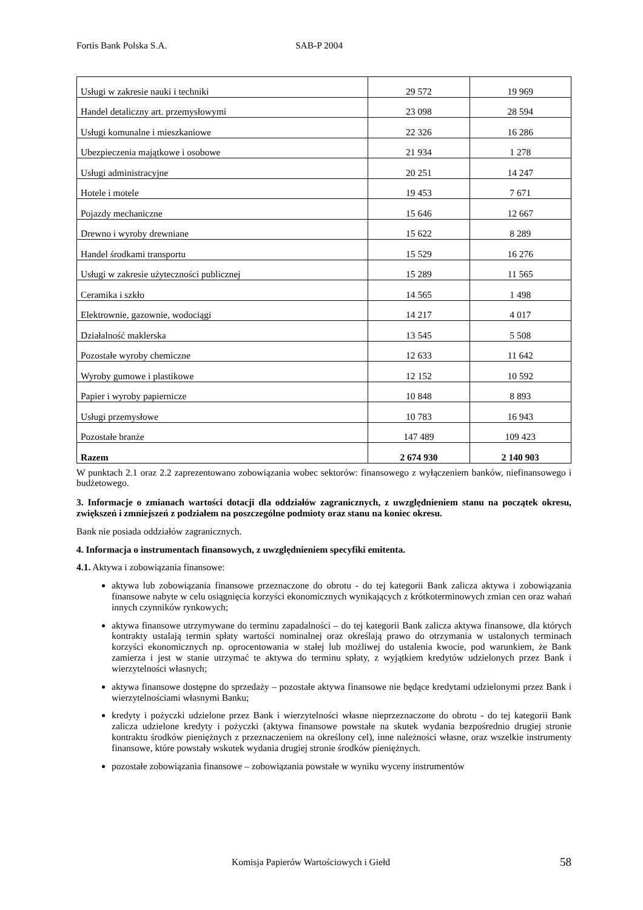Fortis Bank Polska S.A. SAB-P 2004
| Usługi w zakresie nauki i techniki | 29 572 | 19 969 |
| Handel detaliczny art. przemysłowymi | 23 098 | 28 594 |
| Usługi komunalne i mieszkaniowe | 22 326 | 16 286 |
| Ubezpieczenia majątkowe i osobowe | 21 934 | 1 278 |
| Usługi administracyjne | 20 251 | 14 247 |
| Hotele i motele | 19 453 | 7 671 |
| Pojazdy mechaniczne | 15 646 | 12 667 |
| Drewno i wyroby drewniane | 15 622 | 8 289 |
| Handel środkami transportu | 15 529 | 16 276 |
| Usługi w zakresie użyteczności publicznej | 15 289 | 11 565 |
| Ceramika i szkło | 14 565 | 1 498 |
| Elektrownie, gazownie, wodociągi | 14 217 | 4 017 |
| Działalność maklerska | 13 545 | 5 508 |
| Pozostałe wyroby chemiczne | 12 633 | 11 642 |
| Wyroby gumowe i plastikowe | 12 152 | 10 592 |
| Papier i wyroby papiernicze | 10 848 | 8 893 |
| Usługi przemysłowe | 10 783 | 16 943 |
| Pozostałe branże | 147 489 | 109 423 |
| Razem | 2 674 930 | 2 140 903 |
W punktach 2.1 oraz 2.2 zaprezentowano zobowiązania wobec sektorów: finansowego z wyłączeniem banków, niefinansowego i budżetowego.
3. Informacje o zmianach wartości dotacji dla oddziałów zagranicznych, z uwzględnieniem stanu na początek okresu, zwiększeń i zmniejszeń z podziałem na poszczególne podmioty oraz stanu na koniec okresu.
Bank nie posiada oddziałów zagranicznych.
4. Informacja o instrumentach finansowych, z uwzględnieniem specyfiki emitenta.
4.1. Aktywa i zobowiązania finansowe:
aktywa lub zobowiązania finansowe przeznaczone do obrotu - do tej kategorii Bank zalicza aktywa i zobowiązania finansowe nabyte w celu osiągnięcia korzyści ekonomicznych wynikających z krótkoterminowych zmian cen oraz wahań innych czynników rynkowych;
aktywa finansowe utrzymywane do terminu zapadalności – do tej kategorii Bank zalicza aktywa finansowe, dla których kontrakty ustalają termin spłaty wartości nominalnej oraz określają prawo do otrzymania w ustalonych terminach korzyści ekonomicznych np. oprocentowania w stałej lub możliwej do ustalenia kwocie, pod warunkiem, że Bank zamierza i jest w stanie utrzymać te aktywa do terminu spłaty, z wyjątkiem kredytów udzielonych przez Bank i wierzytelności własnych;
aktywa finansowe dostępne do sprzedaży – pozostałe aktywa finansowe nie będące kredytami udzielonymi przez Bank i wierzytelnościami własnymi Banku;
kredyty i pożyczki udzielone przez Bank i wierzytelności własne nieprzeznaczone do obrotu - do tej kategorii Bank zalicza udzielone kredyty i pożyczki (aktywa finansowe powstałe na skutek wydania bezpośrednio drugiej stronie kontraktu środków pieniężnych z przeznaczeniem na określony cel), inne należności własne, oraz wszelkie instrumenty finansowe, które powstały wskutek wydania drugiej stronie środków pieniężnych.
pozostałe zobowiązania finansowe – zobowiązania powstałe w wyniku wyceny instrumentów
Komisja Papierów Wartościowych i Giełd 58